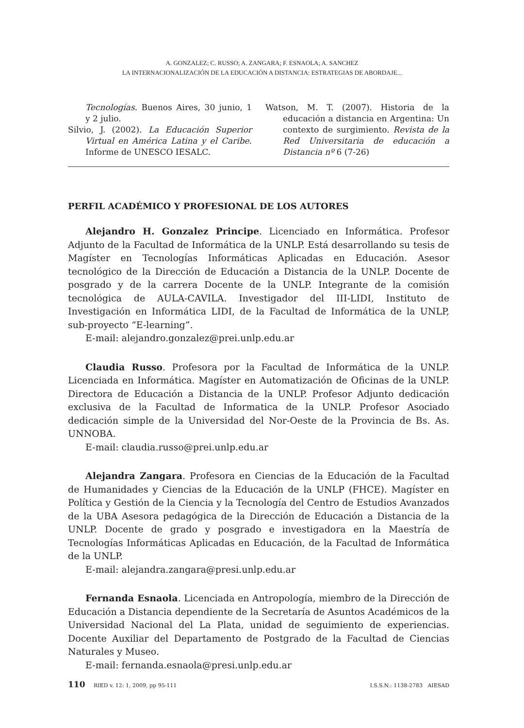A. GONZALEZ; C. RUSSO; A. ZANGARA; F. ESNAOLA; A. SANCHEZ
LA INTERNACIONALIZACIÓN DE LA EDUCACIÓN A DISTANCIA: ESTRATEGIAS DE ABORDAJE...
Tecnologías. Buenos Aires, 30 junio, 1 y 2 julio.
Silvio, J. (2002). La Educación Superior Virtual en América Latina y el Caribe. Informe de UNESCO IESALC.
Watson, M. T. (2007). Historia de la educación a distancia en Argentina: Un contexto de surgimiento. Revista de la Red Universitaria de educación a Distancia nº 6 (7-26)
PERFIL ACADÉMICO Y PROFESIONAL DE LOS AUTORES
Alejandro H. Gonzalez Principe. Licenciado en Informática. Profesor Adjunto de la Facultad de Informática de la UNLP. Está desarrollando su tesis de Magíster en Tecnologías Informáticas Aplicadas en Educación. Asesor tecnológico de la Dirección de Educación a Distancia de la UNLP. Docente de posgrado y de la carrera Docente de la UNLP. Integrante de la comisión tecnológica de AULA-CAVILA. Investigador del III-LIDI, Instituto de Investigación en Informática LIDI, de la Facultad de Informática de la UNLP, sub-proyecto “E-learning”.
E-mail: alejandro.gonzalez@prei.unlp.edu.ar
Claudia Russo. Profesora por la Facultad de Informática de la UNLP. Licenciada en Informática. Magíster en Automatización de Oficinas de la UNLP. Directora de Educación a Distancia de la UNLP. Profesor Adjunto dedicación exclusiva de la Facultad de Informatica de la UNLP. Profesor Asociado dedicación simple de la Universidad del Nor-Oeste de la Provincia de Bs. As. UNNOBA.
E-mail: claudia.russo@prei.unlp.edu.ar
Alejandra Zangara. Profesora en Ciencias de la Educación de la Facultad de Humanidades y Ciencias de la Educación de la UNLP (FHCE). Magíster en Política y Gestión de la Ciencia y la Tecnología del Centro de Estudios Avanzados de la UBA Asesora pedagógica de la Dirección de Educación a Distancia de la UNLP. Docente de grado y posgrado e investigadora en la Maestría de Tecnologías Informáticas Aplicadas en Educación, de la Facultad de Informática de la UNLP.
E-mail: alejandra.zangara@presi.unlp.edu.ar
Fernanda Esnaola. Licenciada en Antropología, miembro de la Dirección de Educación a Distancia dependiente de la Secretaría de Asuntos Académicos de la Universidad Nacional del La Plata, unidad de seguimiento de experiencias. Docente Auxiliar del Departamento de Postgrado de la Facultad de Ciencias Naturales y Museo.
E-mail: fernanda.esnaola@presi.unlp.edu.ar
110 RIED v. 12: 1, 2009, pp 95-111 I.S.S.N.: 1138-2783 AIESAD